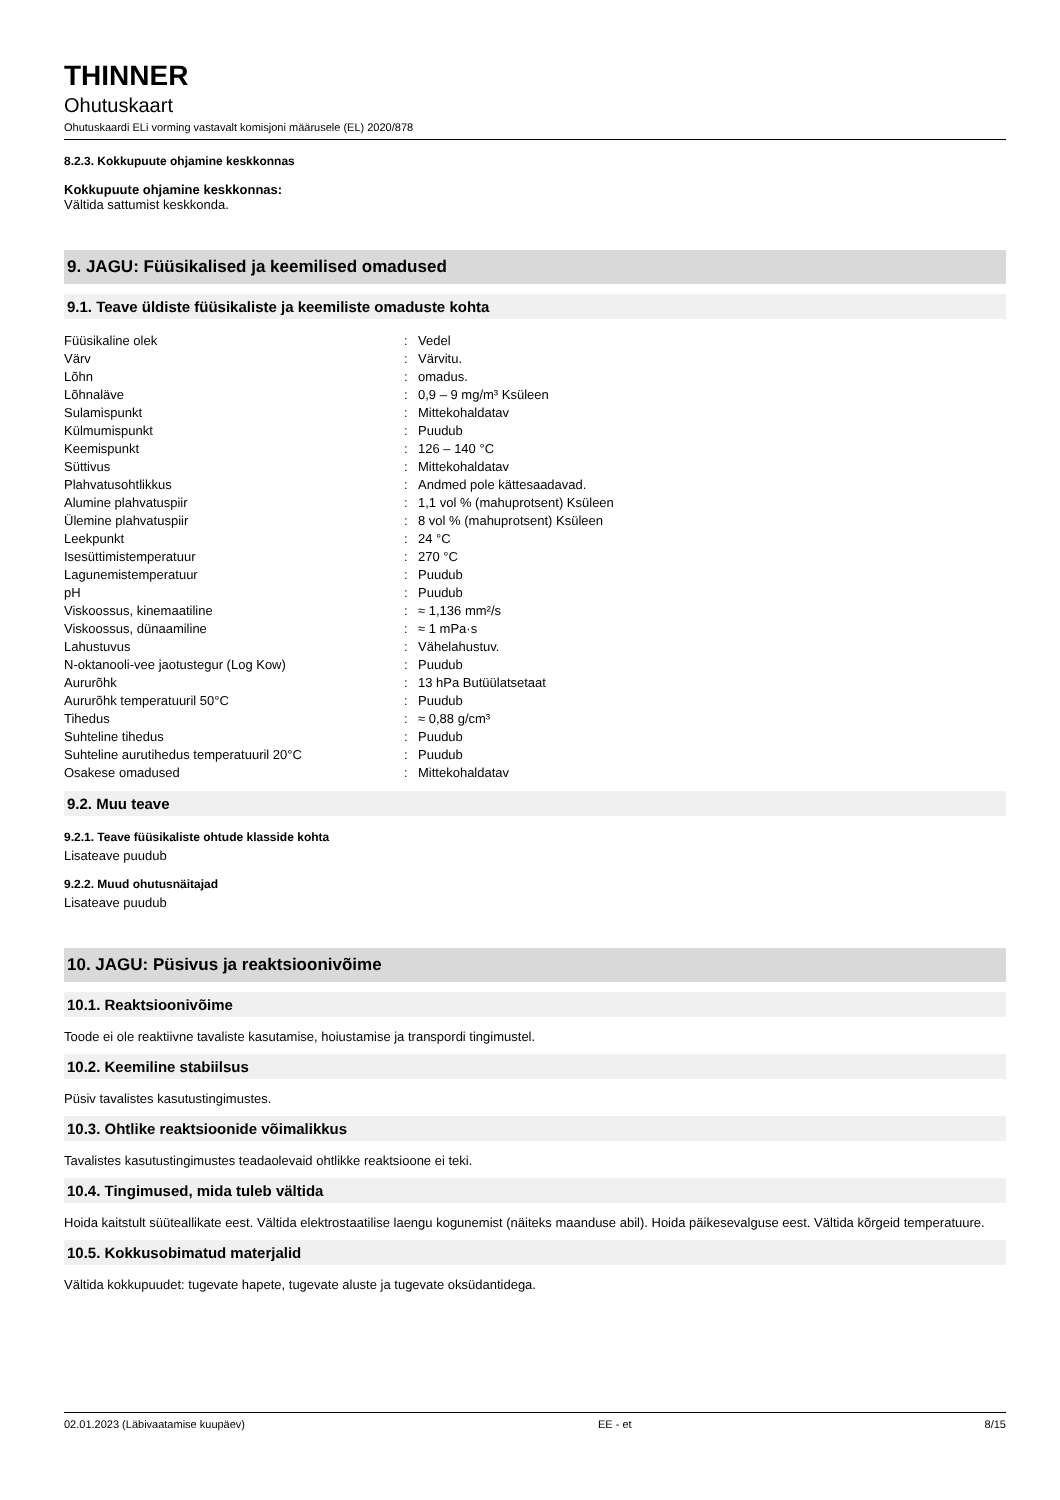THINNER
Ohutuskaart
Ohutuskaardi ELi vorming vastavalt komisjoni määrusele (EL) 2020/878
8.2.3. Kokkupuute ohjamine keskkonnas
Kokkupuute ohjamine keskkonnas:
Vältida sattumist keskkonda.
9. JAGU: Füüsikalised ja keemilised omadused
9.1. Teave üldiste füüsikaliste ja keemiliste omaduste kohta
| Füüsikaline olek | : | Vedel |
| Värv | : | Värvitu. |
| Lõhn | : | omadus. |
| Lõhnaläve | : | 0,9 – 9 mg/m³ Ksüleen |
| Sulamispunkt | : | Mittekohaldatav |
| Külmumispunkt | : | Puudub |
| Keemispunkt | : | 126 – 140 °C |
| Süttivus | : | Mittekohaldatav |
| Plahvatusohtlikkus | : | Andmed pole kättesaadavad. |
| Alumine plahvatuspiir | : | 1,1 vol % (mahuprotsent) Ksüleen |
| Ülemine plahvatuspiir | : | 8 vol % (mahuprotsent) Ksüleen |
| Leekpunkt | : | 24 °C |
| Isesüttimistemperatuur | : | 270 °C |
| Lagunemistemperatuur | : | Puudub |
| pH | : | Puudub |
| Viskoossus, kinemaatiline | : | ≈ 1,136 mm²/s |
| Viskoossus, dünaamiline | : | ≈ 1 mPa·s |
| Lahustuvus | : | Vähelahustuv. |
| N-oktanooli-vee jaotustegur (Log Kow) | : | Puudub |
| Aururõhk | : | 13 hPa Butüülatsetaat |
| Aururõhk temperatuuril 50°C | : | Puudub |
| Tihedus | : | ≈ 0,88 g/cm³ |
| Suhteline tihedus | : | Puudub |
| Suhteline aurutihedus temperatuuril 20°C | : | Puudub |
| Osakese omadused | : | Mittekohaldatav |
9.2. Muu teave
9.2.1. Teave füüsikaliste ohtude klasside kohta
Lisateave puudub
9.2.2. Muud ohutusnäitajad
Lisateave puudub
10. JAGU: Püsivus ja reaktsioonivõime
10.1. Reaktsioonivõime
Toode ei ole reaktiivne tavaliste kasutamise, hoiustamise ja transpordi tingimustel.
10.2. Keemiline stabiilsus
Püsiv tavalistes kasutustingimustes.
10.3. Ohtlike reaktsioonide võimalikkus
Tavalistes kasutustingimustes teadaolevaid ohtlikke reaktsioone ei teki.
10.4. Tingimused, mida tuleb vältida
Hoida kaitstult süüteallikate eest. Vältida elektrostaatilise laengu kogunemist (näiteks maanduse abil). Hoida päikesevalguse eest. Vältida kõrgeid temperatuure.
10.5. Kokkusobimatud materjalid
Vältida kokkupuudet: tugevate hapete, tugevate aluste ja tugevate oksüdantidega.
02.01.2023 (Läbivaatamise kuupäev) EE - et 8/15